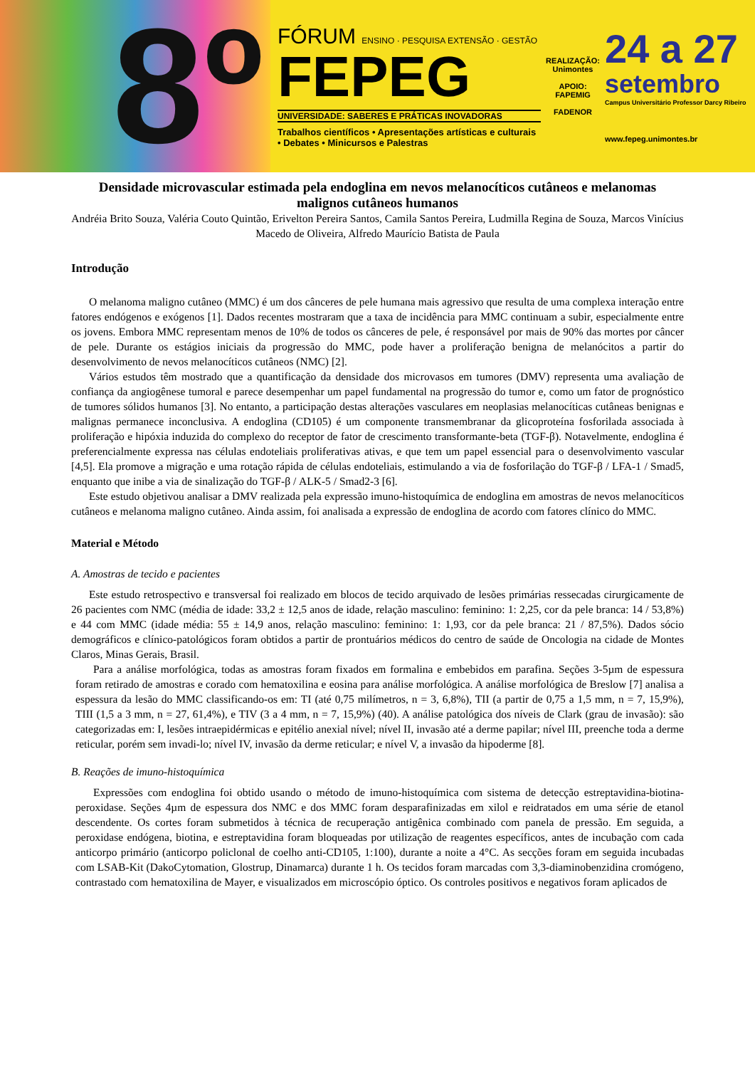8º
FÓRUM ENSINO · PESQUISA EXTENSÃO · GESTÃO
FEPEG
UNIVERSIDADE: SABERES E PRÁTICAS INOVADORAS
Trabalhos científicos • Apresentações artísticas e culturais • Debates • Minicursos e Palestras
REALIZAÇÃO:
Unimontes
APOIO:
FAPEMIG
FADENOR
24 a 27
setembro
Campus Universitário Professor Darcy Ribeiro
www.fepeg.unimontes.br
Densidade microvascular estimada pela endoglina em nevos melanocíticos cutâneos e melanomas malignos cutâneos humanos
Andréia Brito Souza, Valéria Couto Quintão, Erivelton Pereira Santos, Camila Santos Pereira, Ludmilla Regina de Souza, Marcos Vinícius Macedo de Oliveira, Alfredo Maurício Batista de Paula
Introdução
O melanoma maligno cutâneo (MMC) é um dos cânceres de pele humana mais agressivo que resulta de uma complexa interação entre fatores endógenos e exógenos [1]. Dados recentes mostraram que a taxa de incidência para MMC continuam a subir, especialmente entre os jovens. Embora MMC representam menos de 10% de todos os cânceres de pele, é responsável por mais de 90% das mortes por câncer de pele. Durante os estágios iniciais da progressão do MMC, pode haver a proliferação benigna de melanócitos a partir do desenvolvimento de nevos melanocíticos cutâneos (NMC) [2].
Vários estudos têm mostrado que a quantificação da densidade dos microvasos em tumores (DMV) representa uma avaliação de confiança da angiogênese tumoral e parece desempenhar um papel fundamental na progressão do tumor e, como um fator de prognóstico de tumores sólidos humanos [3]. No entanto, a participação destas alterações vasculares em neoplasias melanocíticas cutâneas benignas e malignas permanece inconclusiva. A endoglina (CD105) é um componente transmembranar da glicoproteína fosforilada associada à proliferação e hipóxia induzida do complexo do receptor de fator de crescimento transformante-beta (TGF-β). Notavelmente, endoglina é preferencialmente expressa nas células endoteliais proliferativas ativas, e que tem um papel essencial para o desenvolvimento vascular [4,5]. Ela promove a migração e uma rotação rápida de células endoteliais, estimulando a via de fosforilação do TGF-β / LFA-1 / Smad5, enquanto que inibe a via de sinalização do TGF-β / ALK-5 / Smad2-3 [6].
Este estudo objetivou analisar a DMV realizada pela expressão imuno-histoquímica de endoglina em amostras de nevos melanocíticos cutâneos e melanoma maligno cutâneo. Ainda assim, foi analisada a expressão de endoglina de acordo com fatores clínico do MMC.
Material e Método
A. Amostras de tecido e pacientes
Este estudo retrospectivo e transversal foi realizado em blocos de tecido arquivado de lesões primárias ressecadas cirurgicamente de 26 pacientes com NMC (média de idade: 33,2 ± 12,5 anos de idade, relação masculino: feminino: 1: 2,25, cor da pele branca: 14 / 53,8%) e 44 com MMC (idade média: 55 ± 14,9 anos, relação masculino: feminino: 1: 1,93, cor da pele branca: 21 / 87,5%). Dados sócio demográficos e clínico-patológicos foram obtidos a partir de prontuários médicos do centro de saúde de Oncologia na cidade de Montes Claros, Minas Gerais, Brasil.
Para a análise morfológica, todas as amostras foram fixados em formalina e embebidos em parafina. Seções 3-5µm de espessura foram retirado de amostras e corado com hematoxilina e eosina para análise morfológica. A análise morfológica de Breslow [7] analisa a espessura da lesão do MMC classificando-os em: TI (até 0,75 milímetros, n = 3, 6,8%), TII (a partir de 0,75 a 1,5 mm, n = 7, 15,9%), TIII (1,5 a 3 mm, n = 27, 61,4%), e TIV (3 a 4 mm, n = 7, 15,9%) (40). A análise patológica dos níveis de Clark (grau de invasão): são categorizadas em: I, lesões intraepidérmicas e epitélio anexial nível; nível II, invasão até a derme papilar; nível III, preenche toda a derme reticular, porém sem invadi-lo; nível IV, invasão da derme reticular; e nível V, a invasão da hipoderme [8].
B. Reações de imuno-histoquímica
Expressões com endoglina foi obtido usando o método de imuno-histoquímica com sistema de detecção estreptavidina-biotina-peroxidase. Seções 4µm de espessura dos NMC e dos MMC foram desparafinizadas em xilol e reidratados em uma série de etanol descendente. Os cortes foram submetidos à técnica de recuperação antigênica combinado com panela de pressão. Em seguida, a peroxidase endógena, biotina, e estreptavidina foram bloqueadas por utilização de reagentes específicos, antes de incubação com cada anticorpo primário (anticorpo policlonal de coelho anti-CD105, 1:100), durante a noite a 4°C. As secções foram em seguida incubadas com LSAB-Kit (DakoCytomation, Glostrup, Dinamarca) durante 1 h. Os tecidos foram marcadas com 3,3-diaminobenzidina cromógeno, contrastado com hematoxilina de Mayer, e visualizados em microscópio óptico. Os controles positivos e negativos foram aplicados de